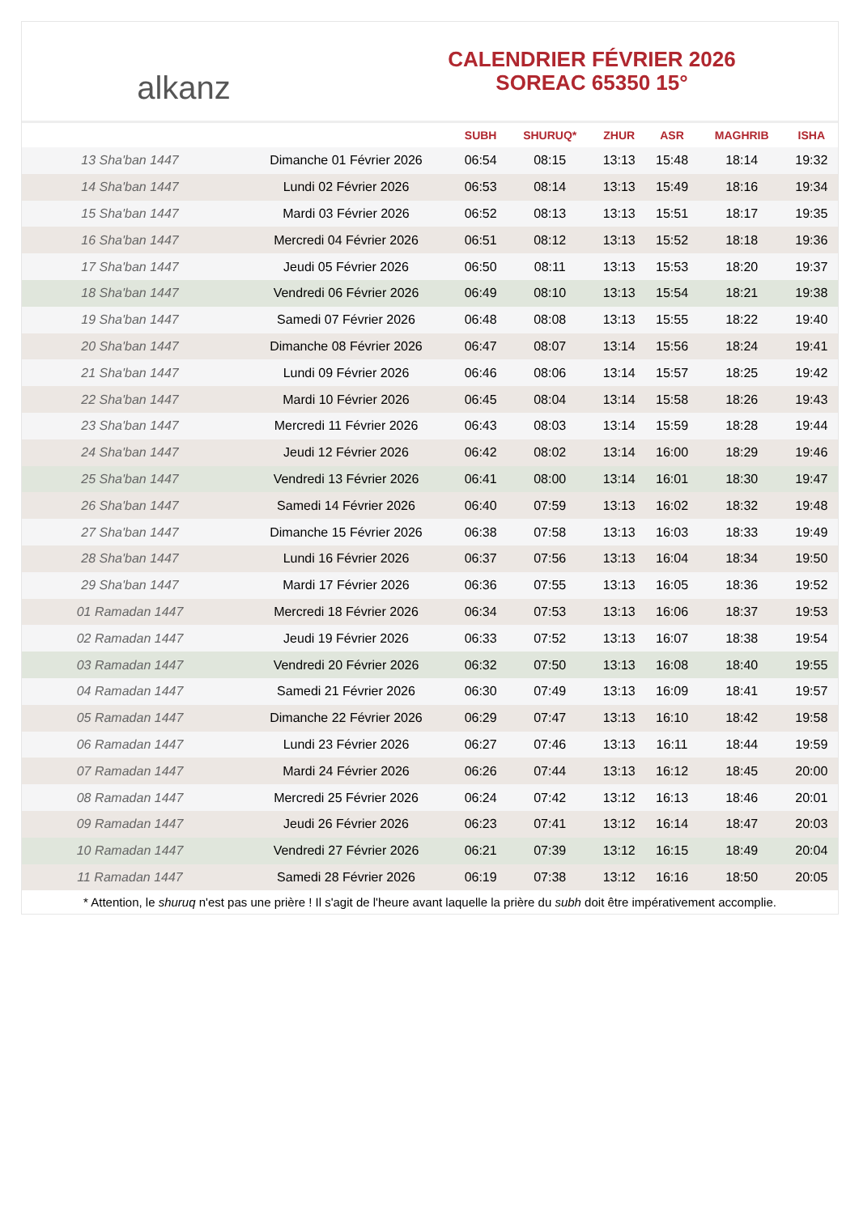alkanz
CALENDRIER FÉVRIER 2026
SOREAC 65350 15°
| | | SUBH | SHURUQ* | ZHUR | ASR | MAGHRIB | ISHA |
| --- | --- | --- | --- | --- | --- | --- | --- |
| 13 Sha'ban 1447 | Dimanche 01 Février 2026 | 06:54 | 08:15 | 13:13 | 15:48 | 18:14 | 19:32 |
| 14 Sha'ban 1447 | Lundi 02 Février 2026 | 06:53 | 08:14 | 13:13 | 15:49 | 18:16 | 19:34 |
| 15 Sha'ban 1447 | Mardi 03 Février 2026 | 06:52 | 08:13 | 13:13 | 15:51 | 18:17 | 19:35 |
| 16 Sha'ban 1447 | Mercredi 04 Février 2026 | 06:51 | 08:12 | 13:13 | 15:52 | 18:18 | 19:36 |
| 17 Sha'ban 1447 | Jeudi 05 Février 2026 | 06:50 | 08:11 | 13:13 | 15:53 | 18:20 | 19:37 |
| 18 Sha'ban 1447 | Vendredi 06 Février 2026 | 06:49 | 08:10 | 13:13 | 15:54 | 18:21 | 19:38 |
| 19 Sha'ban 1447 | Samedi 07 Février 2026 | 06:48 | 08:08 | 13:13 | 15:55 | 18:22 | 19:40 |
| 20 Sha'ban 1447 | Dimanche 08 Février 2026 | 06:47 | 08:07 | 13:14 | 15:56 | 18:24 | 19:41 |
| 21 Sha'ban 1447 | Lundi 09 Février 2026 | 06:46 | 08:06 | 13:14 | 15:57 | 18:25 | 19:42 |
| 22 Sha'ban 1447 | Mardi 10 Février 2026 | 06:45 | 08:04 | 13:14 | 15:58 | 18:26 | 19:43 |
| 23 Sha'ban 1447 | Mercredi 11 Février 2026 | 06:43 | 08:03 | 13:14 | 15:59 | 18:28 | 19:44 |
| 24 Sha'ban 1447 | Jeudi 12 Février 2026 | 06:42 | 08:02 | 13:14 | 16:00 | 18:29 | 19:46 |
| 25 Sha'ban 1447 | Vendredi 13 Février 2026 | 06:41 | 08:00 | 13:14 | 16:01 | 18:30 | 19:47 |
| 26 Sha'ban 1447 | Samedi 14 Février 2026 | 06:40 | 07:59 | 13:13 | 16:02 | 18:32 | 19:48 |
| 27 Sha'ban 1447 | Dimanche 15 Février 2026 | 06:38 | 07:58 | 13:13 | 16:03 | 18:33 | 19:49 |
| 28 Sha'ban 1447 | Lundi 16 Février 2026 | 06:37 | 07:56 | 13:13 | 16:04 | 18:34 | 19:50 |
| 29 Sha'ban 1447 | Mardi 17 Février 2026 | 06:36 | 07:55 | 13:13 | 16:05 | 18:36 | 19:52 |
| 01 Ramadan 1447 | Mercredi 18 Février 2026 | 06:34 | 07:53 | 13:13 | 16:06 | 18:37 | 19:53 |
| 02 Ramadan 1447 | Jeudi 19 Février 2026 | 06:33 | 07:52 | 13:13 | 16:07 | 18:38 | 19:54 |
| 03 Ramadan 1447 | Vendredi 20 Février 2026 | 06:32 | 07:50 | 13:13 | 16:08 | 18:40 | 19:55 |
| 04 Ramadan 1447 | Samedi 21 Février 2026 | 06:30 | 07:49 | 13:13 | 16:09 | 18:41 | 19:57 |
| 05 Ramadan 1447 | Dimanche 22 Février 2026 | 06:29 | 07:47 | 13:13 | 16:10 | 18:42 | 19:58 |
| 06 Ramadan 1447 | Lundi 23 Février 2026 | 06:27 | 07:46 | 13:13 | 16:11 | 18:44 | 19:59 |
| 07 Ramadan 1447 | Mardi 24 Février 2026 | 06:26 | 07:44 | 13:13 | 16:12 | 18:45 | 20:00 |
| 08 Ramadan 1447 | Mercredi 25 Février 2026 | 06:24 | 07:42 | 13:12 | 16:13 | 18:46 | 20:01 |
| 09 Ramadan 1447 | Jeudi 26 Février 2026 | 06:23 | 07:41 | 13:12 | 16:14 | 18:47 | 20:03 |
| 10 Ramadan 1447 | Vendredi 27 Février 2026 | 06:21 | 07:39 | 13:12 | 16:15 | 18:49 | 20:04 |
| 11 Ramadan 1447 | Samedi 28 Février 2026 | 06:19 | 07:38 | 13:12 | 16:16 | 18:50 | 20:05 |
* Attention, le shuruq n'est pas une prière ! Il s'agit de l'heure avant laquelle la prière du subh doit être impérativement accomplie.